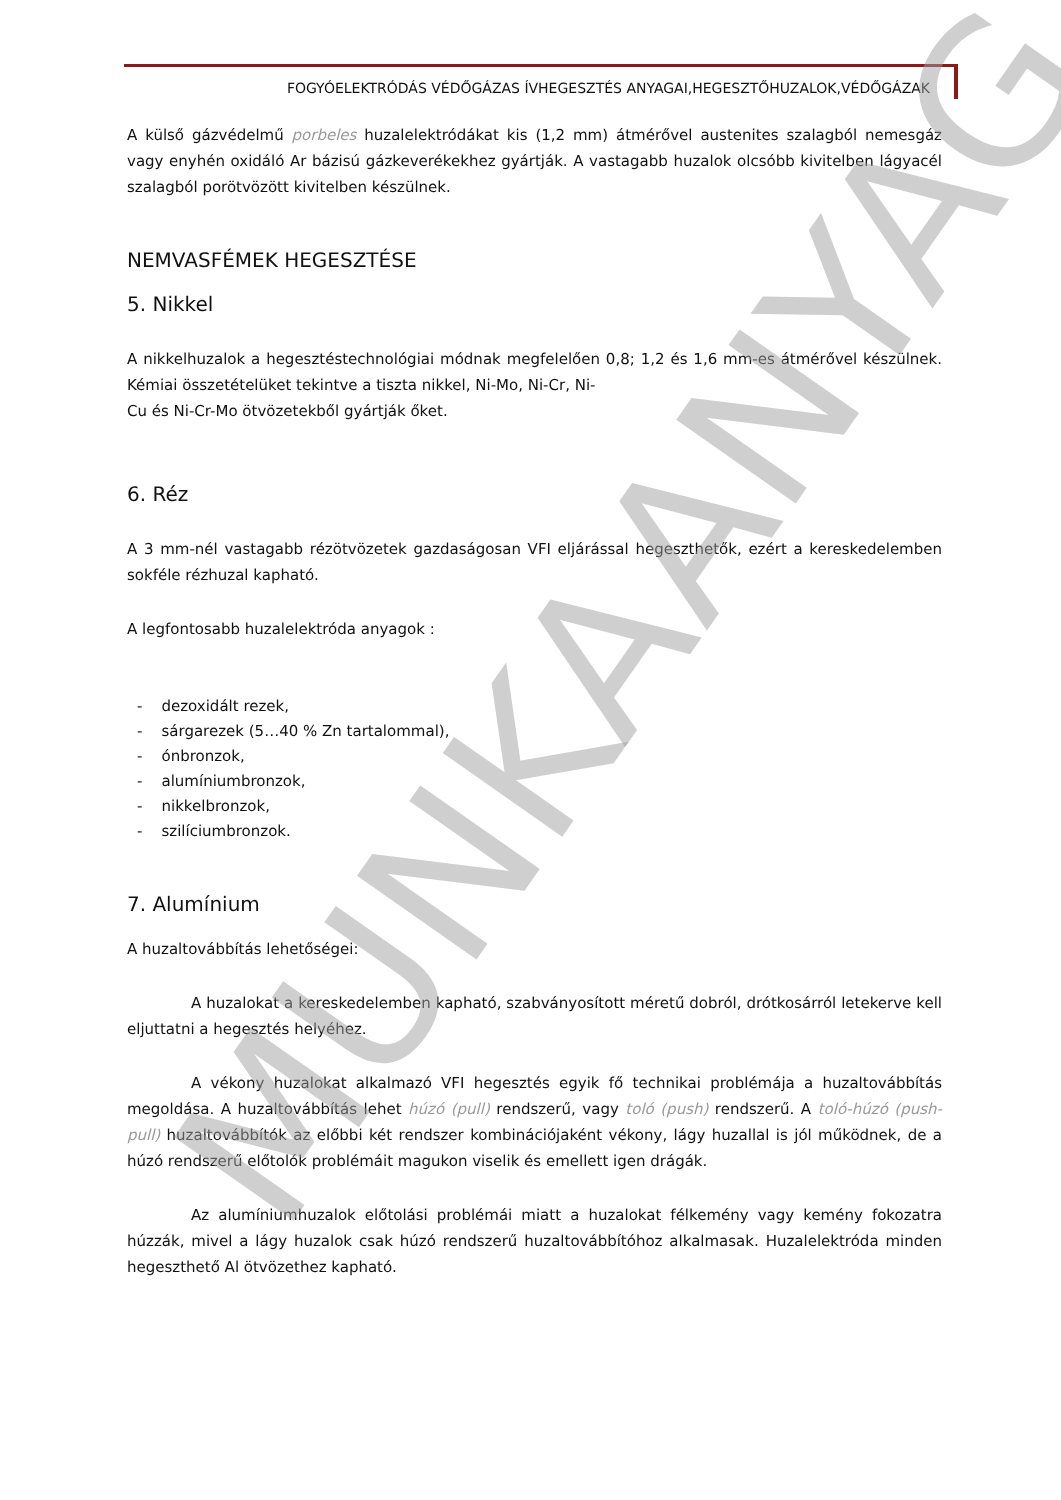FOGYÓELEKTRÓDÁS VÉDŐGÁZAS ÍVHEGESZTÉS ANYAGAI,HEGESZTŐHUZALOK,VÉDŐGÁZAK
A külső gázvédelmű porbeles huzalelektródákat kis (1,2 mm) átmérővel austenites szalagból nemesgáz vagy enyhén oxidáló Ar bázisú gázkeverékekhez gyártják. A vastagabb huzalok olcsóbb kivitelben lágyacél szalagból porötvözött kivitelben készülnek.
NEMVASFÉMEK HEGESZTÉSE
5. Nikkel
A nikkelhuzalok a hegesztéstechnológiai módnak megfelelően 0,8; 1,2 és 1,6 mm-es átmérővel készülnek. Kémiai összetételüket tekintve a tiszta nikkel, Ni-Mo, Ni-Cr, Ni-
Cu és Ni-Cr-Mo ötvözetekből gyártják őket.
6. Réz
A 3 mm-nél vastagabb rézötvözetek gazdaságosan VFI eljárással hegeszthetők, ezért a kereskedelemben sokféle rézhuzal kapható.
A legfontosabb huzalelektróda anyagok :
- dezoxidált rezek,
- sárgarezek (5…40 % Zn tartalommal),
- ónbronzok,
- alumíniumbronzok,
- nikkelbronzok,
- szilíciumbronzok.
7. Alumínium
A huzaltovábbítás lehetőségei:
A huzalokat a kereskedelemben kapható, szabványosított méretű dobról, drótkosárról letekerve kell eljuttatni a hegesztés helyéhez.
A vékony huzalokat alkalmazó VFI hegesztés egyik fő technikai problémája a huzaltovábbítás megoldása. A huzaltovábbítás lehet húzó (pull) rendszerű, vagy toló (push) rendszerű. A toló-húzó (push-pull) huzaltovábbítók az előbbi két rendszer kombinációjaként vékony, lágy huzallal is jól működnek, de a húzó rendszerű előtolók problémáit magukon viselik és emellett igen drágák.
Az alumíniumhuzalok előtolási problémái miatt a huzalokat félkemény vagy kemény fokozatra húzzák, mivel a lágy huzalok csak húzó rendszerű huzaltovábbítóhoz alkalmasak. Huzalelektróda minden hegeszthető Al ötvözethez kapható.
MUNKAANYAG